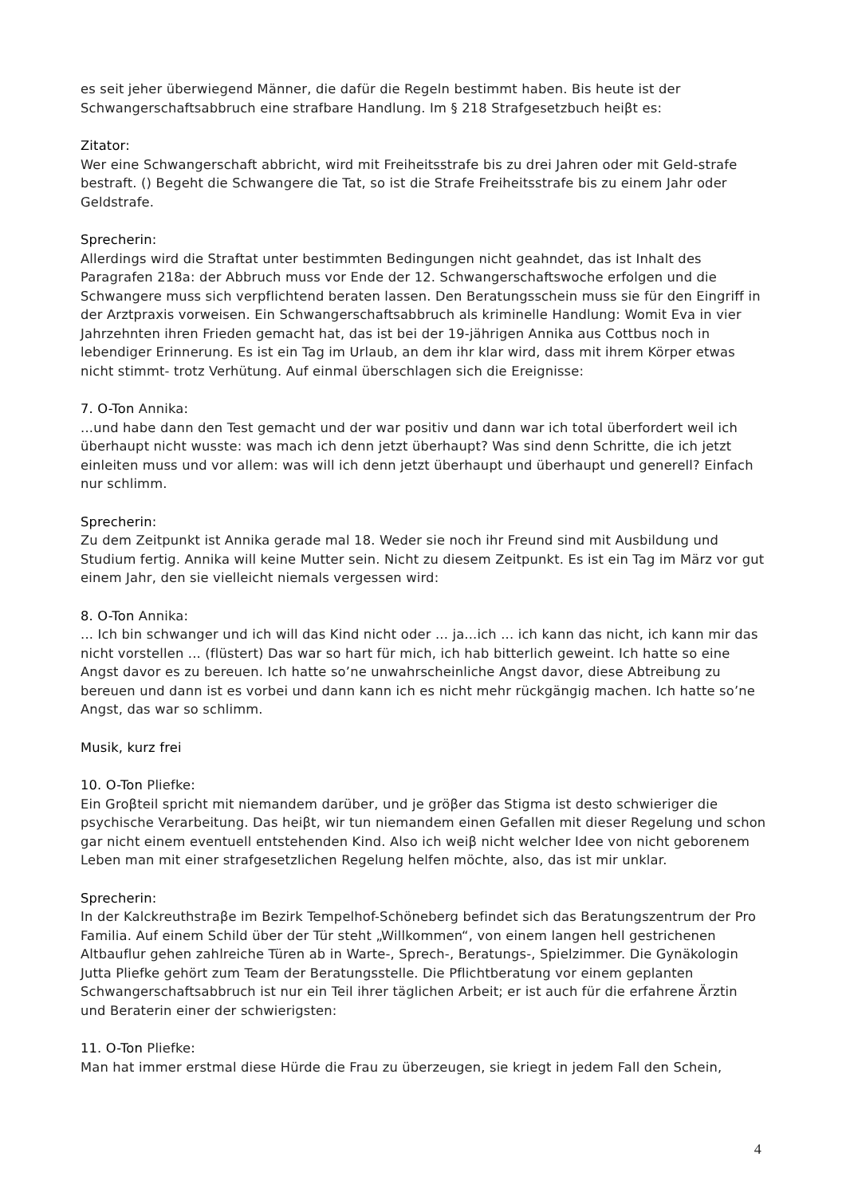es seit jeher überwiegend Männer, die dafür die Regeln bestimmt haben. Bis heute ist der Schwangerschaftsabbruch eine strafbare Handlung. Im § 218 Strafgesetzbuch heiβt es:
Zitator:
Wer eine Schwangerschaft abbricht, wird mit Freiheitsstrafe bis zu drei Jahren oder mit Geld-strafe bestraft. () Begeht die Schwangere die Tat, so ist die Strafe Freiheitsstrafe bis zu einem Jahr oder Geldstrafe.
Sprecherin:
Allerdings wird die Straftat unter bestimmten Bedingungen nicht geahndet, das ist Inhalt des Paragrafen 218a: der Abbruch muss vor Ende der 12. Schwangerschaftswoche erfolgen und die Schwangere muss sich verpflichtend beraten lassen. Den Beratungsschein muss sie für den Eingriff in der Arztpraxis vorweisen. Ein Schwangerschaftsabbruch als kriminelle Handlung: Womit Eva in vier Jahrzehnten ihren Frieden gemacht hat, das ist bei der 19-jährigen Annika aus Cottbus noch in lebendiger Erinnerung. Es ist ein Tag im Urlaub, an dem ihr klar wird, dass mit ihrem Körper etwas nicht stimmt- trotz Verhütung. Auf einmal überschlagen sich die Ereignisse:
7. O-Ton Annika:
...und habe dann den Test gemacht und der war positiv und dann war ich total überfordert weil ich überhaupt nicht wusste: was mach ich denn jetzt überhaupt? Was sind denn Schritte, die ich jetzt einleiten muss und vor allem: was will ich denn jetzt überhaupt und überhaupt und generell? Einfach nur schlimm.
Sprecherin:
Zu dem Zeitpunkt ist Annika gerade mal 18. Weder sie noch ihr Freund sind mit Ausbildung und Studium fertig. Annika will keine Mutter sein. Nicht zu diesem Zeitpunkt. Es ist ein Tag im März vor gut einem Jahr, den sie vielleicht niemals vergessen wird:
8. O-Ton Annika:
... Ich bin schwanger und ich will das Kind nicht oder ... ja...ich ... ich kann das nicht, ich kann mir das nicht vorstellen ... (flüstert) Das war so hart für mich, ich hab bitterlich geweint. Ich hatte so eine Angst davor es zu bereuen. Ich hatte so’ne unwahrscheinliche Angst davor, diese Abtreibung zu bereuen und dann ist es vorbei und dann kann ich es nicht mehr rückgängig machen. Ich hatte so’ne Angst, das war so schlimm.
Musik, kurz frei
10. O-Ton Pliefke:
Ein Groβteil spricht mit niemandem darüber, und je gröβer das Stigma ist desto schwieriger die psychische Verarbeitung. Das heiβt, wir tun niemandem einen Gefallen mit dieser Regelung und schon gar nicht einem eventuell entstehenden Kind. Also ich weiβ nicht welcher Idee von nicht geborenem Leben man mit einer strafgesetzlichen Regelung helfen möchte, also, das ist mir unklar.
Sprecherin:
In der Kalckreuthstraβe im Bezirk Tempelhof-Schöneberg befindet sich das Beratungszentrum der Pro Familia. Auf einem Schild über der Tür steht „Willkommen“, von einem langen hell gestrichenen Altbauflur gehen zahlreiche Türen ab in Warte-, Sprech-, Beratungs-, Spielzimmer. Die Gynäkologin Jutta Pliefke gehört zum Team der Beratungsstelle. Die Pflichtberatung vor einem geplanten Schwangerschaftsabbruch ist nur ein Teil ihrer täglichen Arbeit; er ist auch für die erfahrene Ärztin und Beraterin einer der schwierigsten:
11. O-Ton Pliefke:
Man hat immer erstmal diese Hürde die Frau zu überzeugen, sie kriegt in jedem Fall den Schein,
4